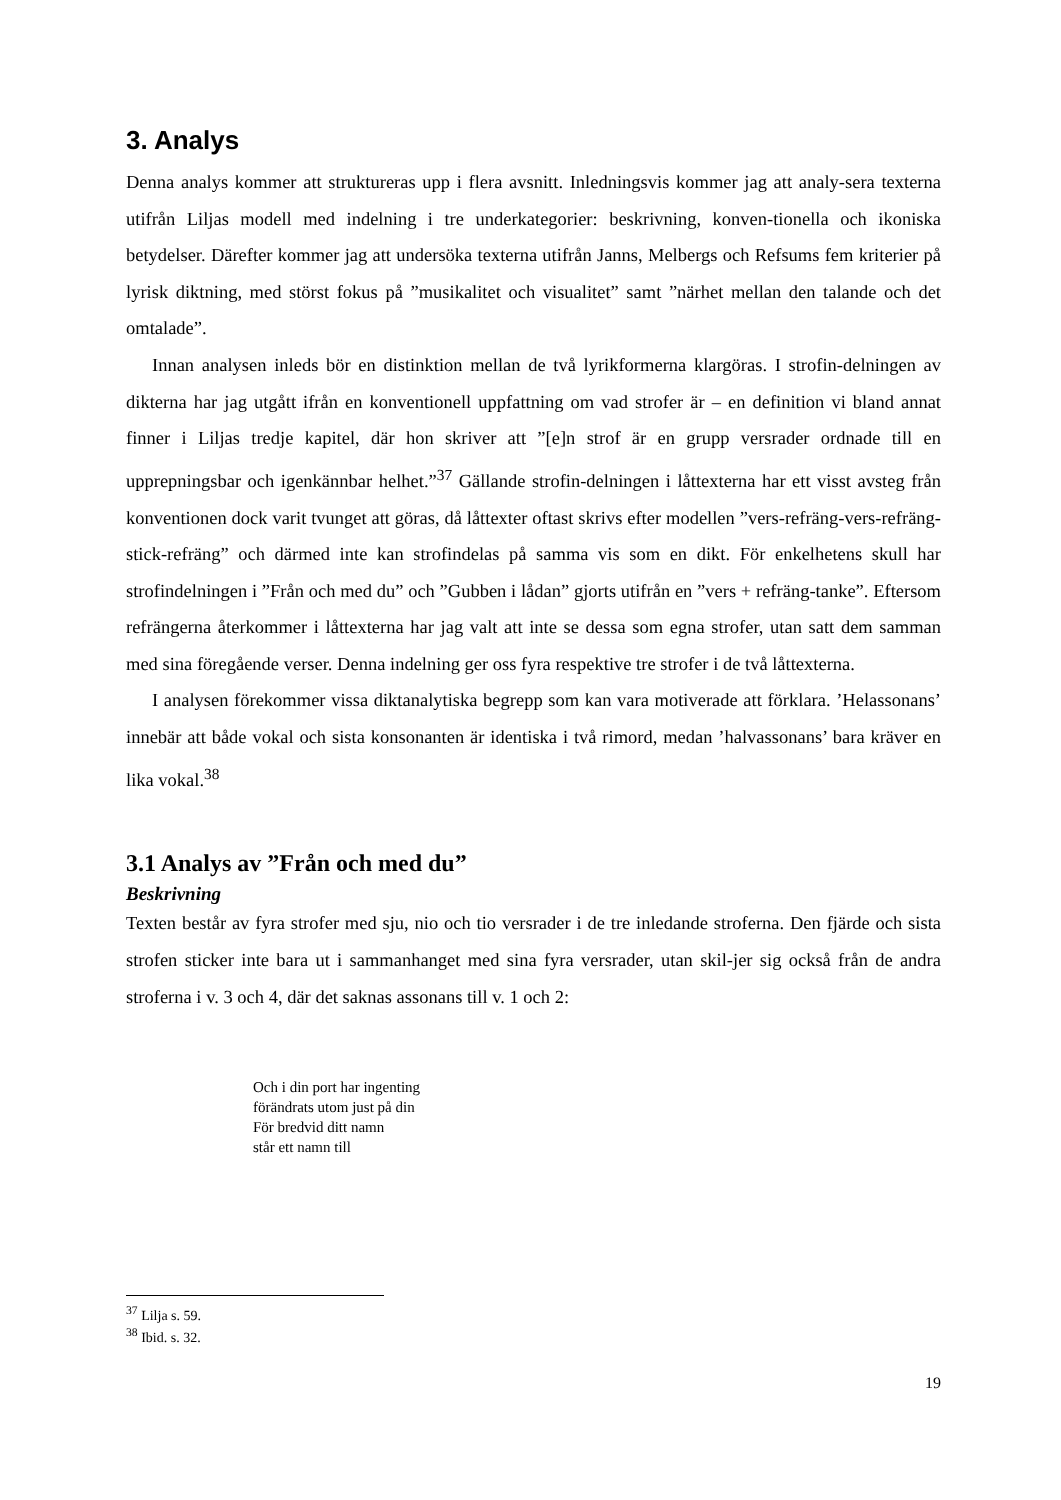3. Analys
Denna analys kommer att struktureras upp i flera avsnitt. Inledningsvis kommer jag att analy-sera texterna utifrån Liljas modell med indelning i tre underkategorier: beskrivning, konven-tionella och ikoniska betydelser. Därefter kommer jag att undersöka texterna utifrån Janns, Melbergs och Refsums fem kriterier på lyrisk diktning, med störst fokus på ”musikalitet och visualitet” samt ”närhet mellan den talande och det omtalade”.
Innan analysen inleds bör en distinktion mellan de två lyrikformerna klargöras. I strofin-delningen av dikterna har jag utgått ifrån en konventionell uppfattning om vad strofer är – en definition vi bland annat finner i Liljas tredje kapitel, där hon skriver att ”[e]n strof är en grupp versrader ordnade till en upprepningsbar och igenkännbar helhet.”<sup>37</sup> Gällande strofin-delningen i låttexterna har ett visst avsteg från konventionen dock varit tvunget att göras, då låttexter oftast skrivs efter modellen ”vers-refräng-vers-refräng-stick-refräng” och därmed inte kan strofindelas på samma vis som en dikt. För enkelhetens skull har strofindelningen i ”Från och med du” och ”Gubben i lådan” gjorts utifrån en ”vers + refräng-tanke”. Eftersom refrängerna återkommer i låttexterna har jag valt att inte se dessa som egna strofer, utan satt dem samman med sina föregående verser. Denna indelning ger oss fyra respektive tre strofer i de två låttexterna.
I analysen förekommer vissa diktanalytiska begrepp som kan vara motiverade att förklara. ’Helassonans’ innebär att både vokal och sista konsonanten är identiska i två rimord, medan ’halvassonans’ bara kräver en lika vokal.<sup>38</sup>
3.1 Analys av ”Från och med du”
Beskrivning
Texten består av fyra strofer med sju, nio och tio versrader i de tre inledande stroferna. Den fjärde och sista strofen sticker inte bara ut i sammanhanget med sina fyra versrader, utan skil-jer sig också från de andra stroferna i v. 3 och 4, där det saknas assonans till v. 1 och 2:
Och i din port har ingenting
förändrats utom just på din
För bredvid ditt namn
står ett namn till
<sup>37</sup> Lilja s. 59.
<sup>38</sup> Ibid. s. 32.
19